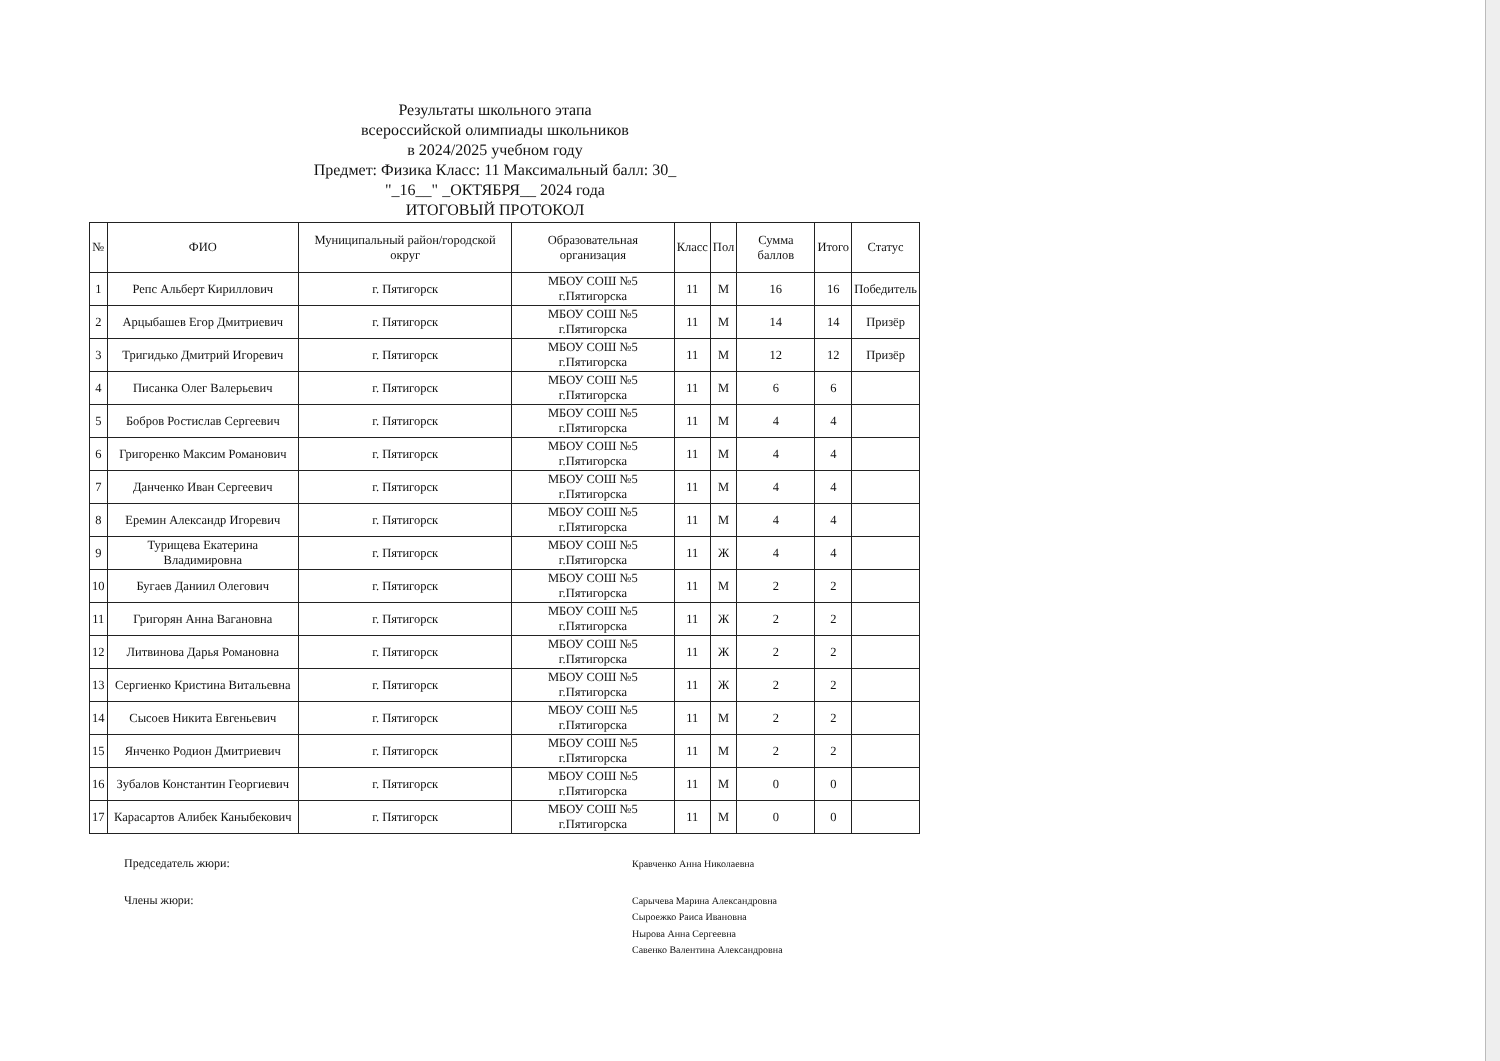Результаты школьного этапа
всероссийской олимпиады школьников
в 2024/2025 учебном году
Предмет: Физика Класс: 11 Максимальный балл: 30_
"_16__" _ОКТЯБРЯ__ 2024 года
ИТОГОВЫЙ ПРОТОКОЛ
| № | ФИО | Муниципальный район/городской округ | Образовательная организация | Класс | Пол | Сумма баллов | Итого | Статус |
| --- | --- | --- | --- | --- | --- | --- | --- | --- |
| 1 | Репс Альберт Кириллович | г. Пятигорск | МБОУ СОШ №5 г.Пятигорска | 11 | М | 16 | 16 | Победитель |
| 2 | Арцыбашев Егор Дмитриевич | г. Пятигорск | МБОУ СОШ №5 г.Пятигорска | 11 | М | 14 | 14 | Призёр |
| 3 | Тригидько Дмитрий Игоревич | г. Пятигорск | МБОУ СОШ №5 г.Пятигорска | 11 | М | 12 | 12 | Призёр |
| 4 | Писанка Олег Валерьевич | г. Пятигорск | МБОУ СОШ №5 г.Пятигорска | 11 | М | 6 | 6 | |
| 5 | Бобров Ростислав Сергеевич | г. Пятигорск | МБОУ СОШ №5 г.Пятигорска | 11 | М | 4 | 4 | |
| 6 | Григоренко Максим Романович | г. Пятигорск | МБОУ СОШ №5 г.Пятигорска | 11 | М | 4 | 4 | |
| 7 | Данченко Иван Сергеевич | г. Пятигорск | МБОУ СОШ №5 г.Пятигорска | 11 | М | 4 | 4 | |
| 8 | Еремин Александр Игоревич | г. Пятигорск | МБОУ СОШ №5 г.Пятигорска | 11 | М | 4 | 4 | |
| 9 | Турищева Екатерина Владимировна | г. Пятигорск | МБОУ СОШ №5 г.Пятигорска | 11 | Ж | 4 | 4 | |
| 10 | Бугаев Даниил Олегович | г. Пятигорск | МБОУ СОШ №5 г.Пятигорска | 11 | М | 2 | 2 | |
| 11 | Григорян Анна Вагановна | г. Пятигорск | МБОУ СОШ №5 г.Пятигорска | 11 | Ж | 2 | 2 | |
| 12 | Литвинова Дарья Романовна | г. Пятигорск | МБОУ СОШ №5 г.Пятигорска | 11 | Ж | 2 | 2 | |
| 13 | Сергиенко Кристина Витальевна | г. Пятигорск | МБОУ СОШ №5 г.Пятигорска | 11 | Ж | 2 | 2 | |
| 14 | Сысоев Никита Евгеньевич | г. Пятигорск | МБОУ СОШ №5 г.Пятигорска | 11 | М | 2 | 2 | |
| 15 | Янченко Родион Дмитриевич | г. Пятигорск | МБОУ СОШ №5 г.Пятигорска | 11 | М | 2 | 2 | |
| 16 | Зубалов Константин Георгиевич | г. Пятигорск | МБОУ СОШ №5 г.Пятигорска | 11 | М | 0 | 0 | |
| 17 | Карасартов Алибек Каныбекович | г. Пятигорск | МБОУ СОШ №5 г.Пятигорска | 11 | М | 0 | 0 | |
Председатель жюри:
Кравченко Анна Николаевна
Члены жюри:
Сарычева Марина Александровна
Сыроежко Раиса Ивановна
Нырова Анна Сергеевна
Савенко Валентина Александровна